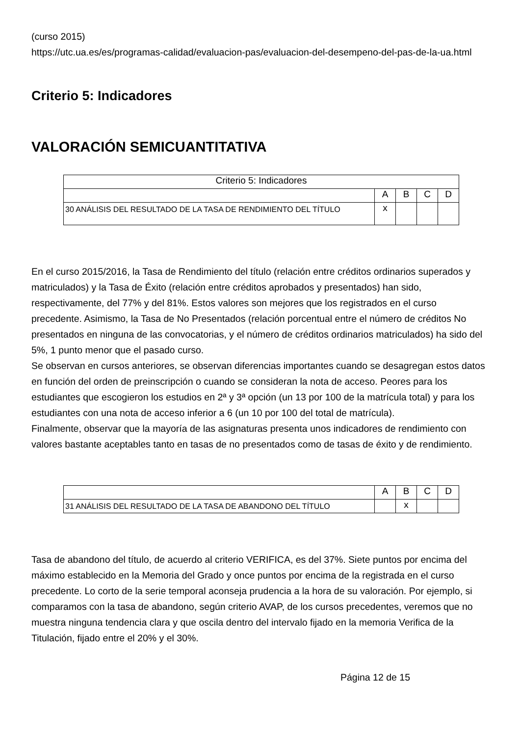(curso 2015)
https://utc.ua.es/es/programas-calidad/evaluacion-pas/evaluacion-del-desempeno-del-pas-de-la-ua.html
Criterio 5: Indicadores
VALORACIÓN SEMICUANTITATIVA
| Criterio 5: Indicadores | | | | |
| | A | B | C | D |
| 30 ANÁLISIS DEL RESULTADO DE LA TASA DE RENDIMIENTO DEL TÍTULO | x | | | |
En el curso 2015/2016, la Tasa de Rendimiento del título (relación entre créditos ordinarios superados y matriculados) y la Tasa de Éxito (relación entre créditos aprobados y presentados) han sido, respectivamente, del 77% y del 81%. Estos valores son mejores que los registrados en el curso precedente. Asimismo, la Tasa de No Presentados (relación porcentual entre el número de créditos No presentados en ninguna de las convocatorias, y el número de créditos ordinarios matriculados) ha sido del 5%, 1 punto menor que el pasado curso.
Se observan en cursos anteriores, se observan diferencias importantes cuando se desagregan estos datos en función del orden de preinscripción o cuando se consideran la nota de acceso. Peores para los estudiantes que escogieron los estudios en 2ª y 3ª opción (un 13 por 100 de la matrícula total) y para los estudiantes con una nota de acceso inferior a 6 (un 10 por 100 del total de matrícula).
Finalmente, observar que la mayoría de las asignaturas presenta unos indicadores de rendimiento con valores bastante aceptables tanto en tasas de no presentados como de tasas de éxito y de rendimiento.
| | A | B | C | D |
| 31 ANÁLISIS DEL RESULTADO DE LA TASA DE ABANDONO DEL TÍTULO | | x | | |
Tasa de abandono del título, de acuerdo al criterio VERIFICA, es del 37%. Siete puntos por encima del máximo establecido en la Memoria del Grado y once puntos por encima de la registrada en el curso precedente. Lo corto de la serie temporal aconseja prudencia a la hora de su valoración. Por ejemplo, si comparamos con la tasa de abandono, según criterio AVAP, de los cursos precedentes, veremos que no muestra ninguna tendencia clara y que oscila dentro del intervalo fijado en la memoria Verifica de la Titulación, fijado entre el 20% y el 30%.
Página 12 de 15